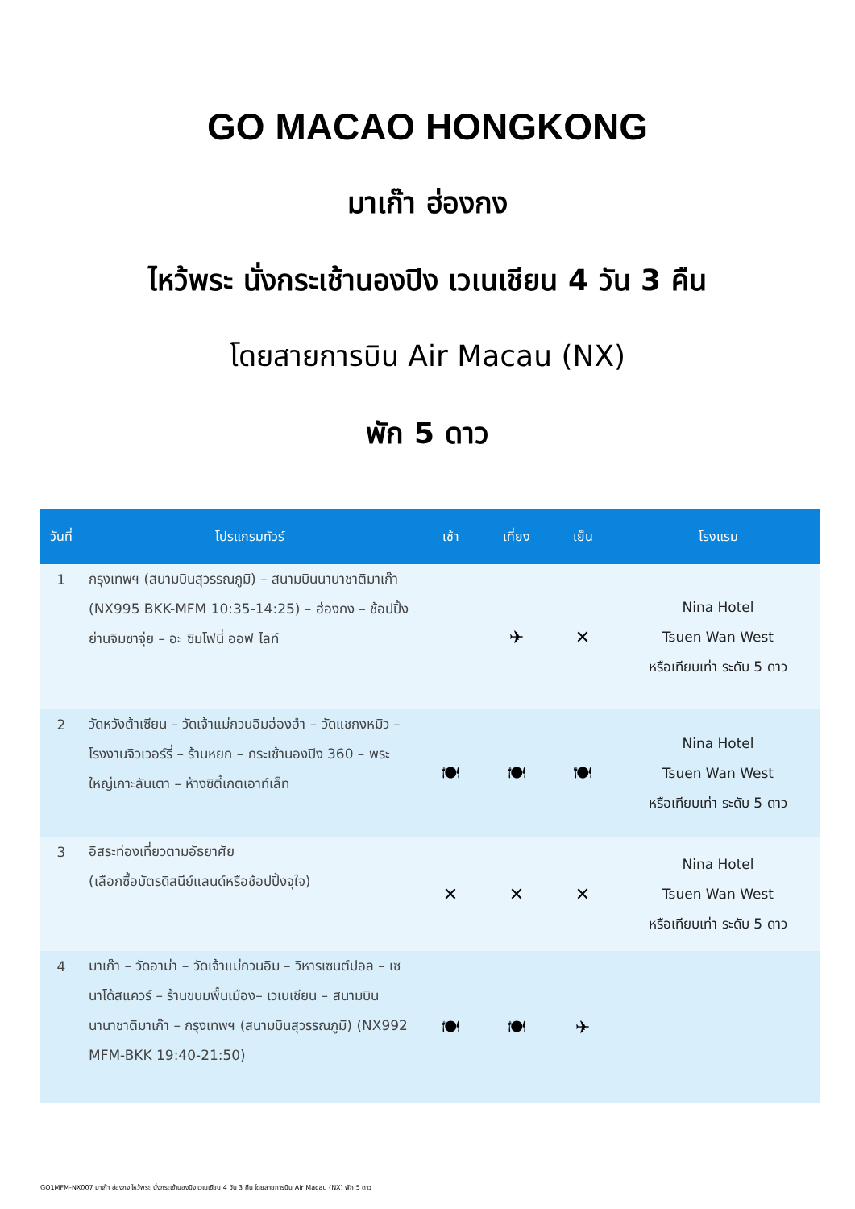GO MACAO HONGKONG
มาเก๊า ฮ่องกง
ไหว้พระ นั่งกระเช้านองปิง เวเนเชียน 4 วัน 3 คืน
โดยสายการบิน Air Macau (NX)
พัก 5 ดาว
| วันที่ | โปรแกรมทัวร์ | เช้า | เที่ยง | เย็น | โรงแรม |
| --- | --- | --- | --- | --- | --- |
| 1 | กรุงเทพฯ (สนามบินสุวรรณภูมิ) – สนามบินนานาชาติมาเก๊า (NX995 BKK-MFM 10:35-14:25) – ฮ่องกง – ช้อปปิ้งย่านจิมซาจุ่ย – อะ ซิมโฟนี่ ออฟ ไลท์ | | ✈ | ✕ | Nina Hotel Tsuen Wan West หรือเทียบเท่า ระดับ 5 ดาว |
| 2 | วัดหวังต้าเซียน – วัดเจ้าแม่กวนอิมฮ่องฮำ – วัดแชกงหมิว – โรงงานจิวเวอร์รี่ – ร้านหยก – กระเช้านองปิง 360 – พระใหญ่เกาะลันเตา – ห้างซิตี้เกตเอาท์เล็ท | 🍽 | 🍽 | 🍽 | Nina Hotel Tsuen Wan West หรือเทียบเท่า ระดับ 5 ดาว |
| 3 | อิสระท่องเที่ยวตามอัธยาศัย (เลือกซื้อบัตรดิสนีย์แลนด์หรือช้อปปิ้งจุใจ) | ✕ | ✕ | ✕ | Nina Hotel Tsuen Wan West หรือเทียบเท่า ระดับ 5 ดาว |
| 4 | มาเก๊า – วัดอาม่า – วัดเจ้าแม่กวนอิม – วิหารเซนต์ปอล – เซนาโด้สแควร์ – ร้านขนมพื้นเมือง– เวเนเชียน – สนามบินนานาชาติมาเก๊า – กรุงเทพฯ (สนามบินสุวรรณภูมิ) (NX992 MFM-BKK 19:40-21:50) | 🍽 | 🍽 | ✈ | |
GO1MFM-NX007 มาเก๊า ฮ่องกง ไหว้พระ นั่งกระเช้านองปิง เวเนเชียน 4 วัน 3 คืน โดยสายการบิน Air Macau (NX) พัก 5 ดาว